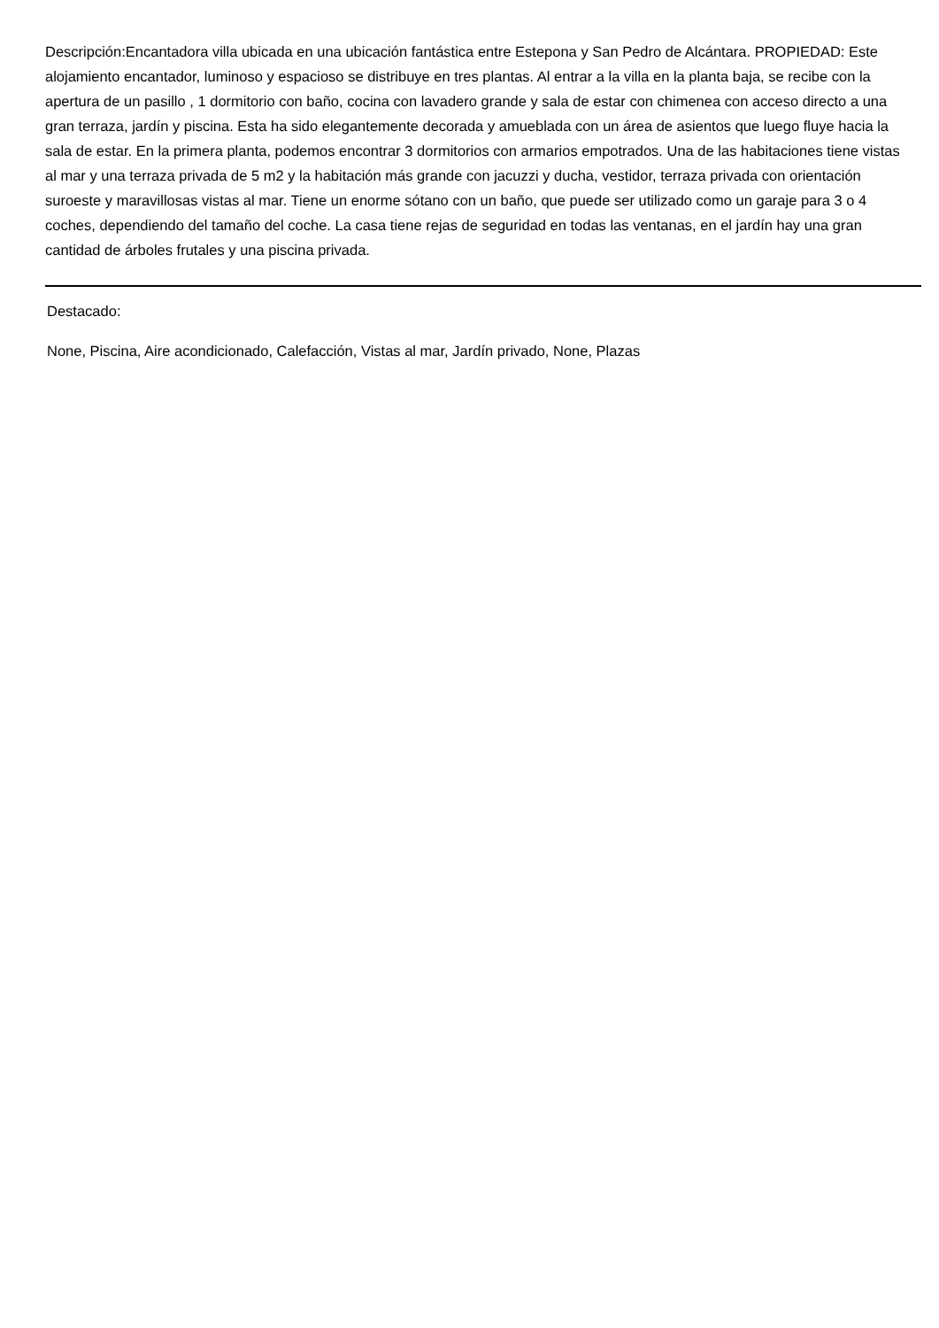Descripción:Encantadora villa ubicada en una ubicación fantástica entre Estepona y San Pedro de Alcántara. PROPIEDAD: Este alojamiento encantador, luminoso y espacioso se distribuye en tres plantas. Al entrar a la villa en la planta baja, se recibe con la apertura de un pasillo , 1 dormitorio con baño, cocina con lavadero grande y sala de estar con chimenea con acceso directo a una gran terraza, jardín y piscina. Esta ha sido elegantemente decorada y amueblada con un área de asientos que luego fluye hacia la sala de estar. En la primera planta, podemos encontrar 3 dormitorios con armarios empotrados. Una de las habitaciones tiene vistas al mar y una terraza privada de 5 m2 y la habitación más grande con jacuzzi y ducha, vestidor, terraza privada con orientación suroeste y maravillosas vistas al mar. Tiene un enorme sótano con un baño, que puede ser utilizado como un garaje para 3 o 4 coches, dependiendo del tamaño del coche. La casa tiene rejas de seguridad en todas las ventanas, en el jardín hay una gran cantidad de árboles frutales y una piscina privada.
Destacado:
None, Piscina, Aire acondicionado, Calefacción, Vistas al mar, Jardín privado, None, Plazas